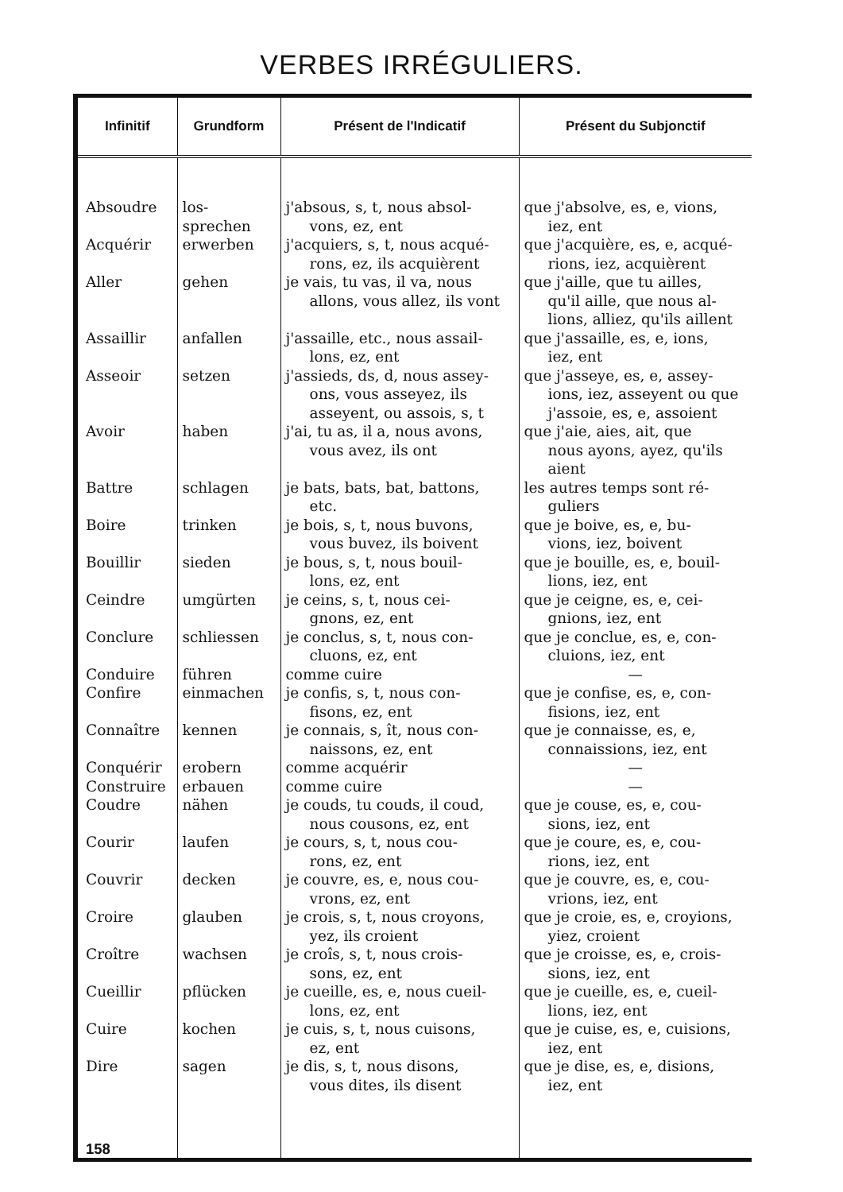VERBES IRRÉGULIERS.
| Infinitif | Grundform | Présent de l'Indicatif | Présent du Subjonctif |
| --- | --- | --- | --- |
| Absoudre | los- sprechen | j'absous, s, t, nous absol- vons, ez, ent | que j'absolve, es, e, vions, iez, ent |
| Acquérir | erwerben | j'acquiers, s, t, nous acqué- rons, ez, ils acquièrent | que j'acquière, es, e, acqué- rions, iez, acquièrent |
| Aller | gehen | je vais, tu vas, il va, nous allons, vous allez, ils vont | que j'aille, que tu ailles, qu'il aille, que nous al-lions, alliez, qu'ils aillent |
| Assaillir | anfallen | j'assaille, etc., nous assail- lons, ez, ent | que j'assaille, es, e, ions, iez, ent |
| Asseoir | setzen | j'assieds, ds, d, nous assey- ons, vous asseyez, ils asseyent, ou assois, s, t | que j'asseye, es, e, assey- ions, iez, asseyent ou que j'assoie, es, e, assoient |
| Avoir | haben | j'ai, tu as, il a, nous avons, vous avez, ils ont | que j'aie, aies, ait, que nous ayons, ayez, qu'ils aient |
| Battre | schlagen | je bats, bats, bat, battons, etc. | les autres temps sont ré- guliers |
| Boire | trinken | je bois, s, t, nous buvons, vous buvez, ils boivent | que je boive, es, e, bu- vions, iez, boivent |
| Bouillir | sieden | je bous, s, t, nous bouil- lons, ez, ent | que je bouille, es, e, bouil- lions, iez, ent |
| Ceindre | umgürten | je ceins, s, t, nous cei- gnons, ez, ent | que je ceigne, es, e, cei- gnions, iez, ent |
| Conclure | schliessen | je conclus, s, t, nous con- cluons, ez, ent | que je conclue, es, e, con- cluions, iez, ent |
| Conduire | führen | comme cuire | — |
| Confire | einmachen | je confis, s, t, nous con- fisons, ez, ent | que je confise, es, e, con- fisions, iez, ent |
| Connaître | kennen | je connais, s, ît, nous con- naissons, ez, ent | que je connaisse, es, e, connaissions, iez, ent |
| Conquérir | erobern | comme acquérir | — |
| Construire | erbauen | comme cuire | — |
| Coudre | nähen | je couds, tu couds, il coud, nous cousons, ez, ent | que je couse, es, e, cou- sions, iez, ent |
| Courir | laufen | je cours, s, t, nous cou- rons, ez, ent | que je coure, es, e, cou- rions, iez, ent |
| Couvrir | decken | je couvre, es, e, nous cou- vrons, ez, ent | que je couvre, es, e, cou- vrions, iez, ent |
| Croire | glauben | je crois, s, t, nous croyons, yez, ils croient | que je croie, es, e, croyions, yiez, croient |
| Croître | wachsen | je croîs, s, t, nous crois- sons, ez, ent | que je croisse, es, e, crois- sions, iez, ent |
| Cueillir | pflücken | je cueille, es, e, nous cueil- lons, ez, ent | que je cueille, es, e, cueil- lions, iez, ent |
| Cuire | kochen | je cuis, s, t, nous cuisons, ez, ent | que je cuise, es, e, cuisions, iez, ent |
| Dire | sagen | je dis, s, t, nous disons, vous dites, ils disent | que je dise, es, e, disions, iez, ent |
| 158 | | | |